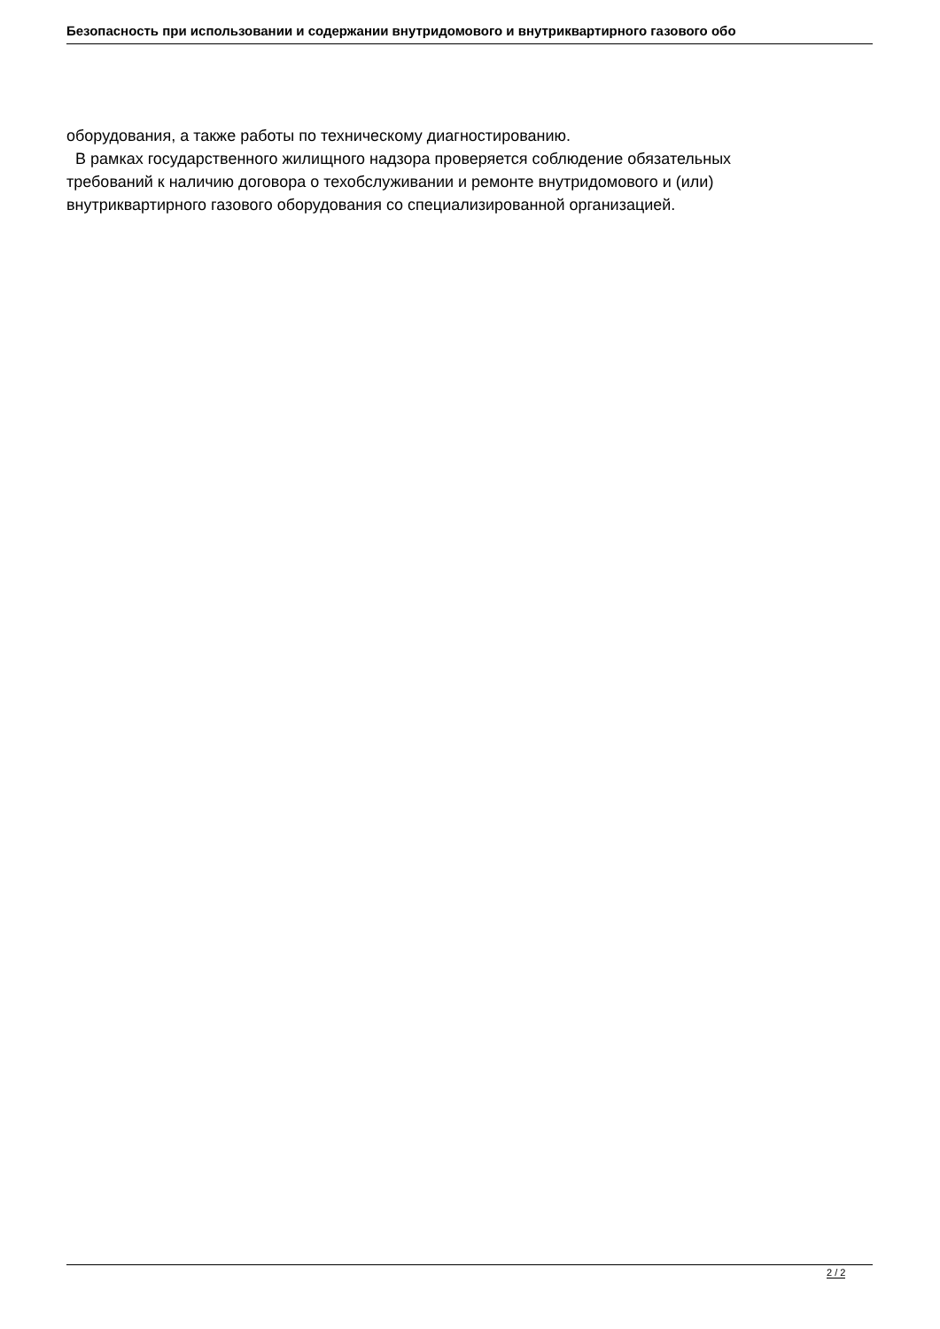Безопасность при использовании и содержании внутридомового и внутриквартирного газового обо
оборудования, а также работы по техническому диагностированию.
В рамках государственного жилищного надзора проверяется соблюдение обязательных требований к наличию договора о техобслуживании и ремонте внутридомового и (или) внутриквартирного газового оборудования со специализированной организацией.
2 / 2